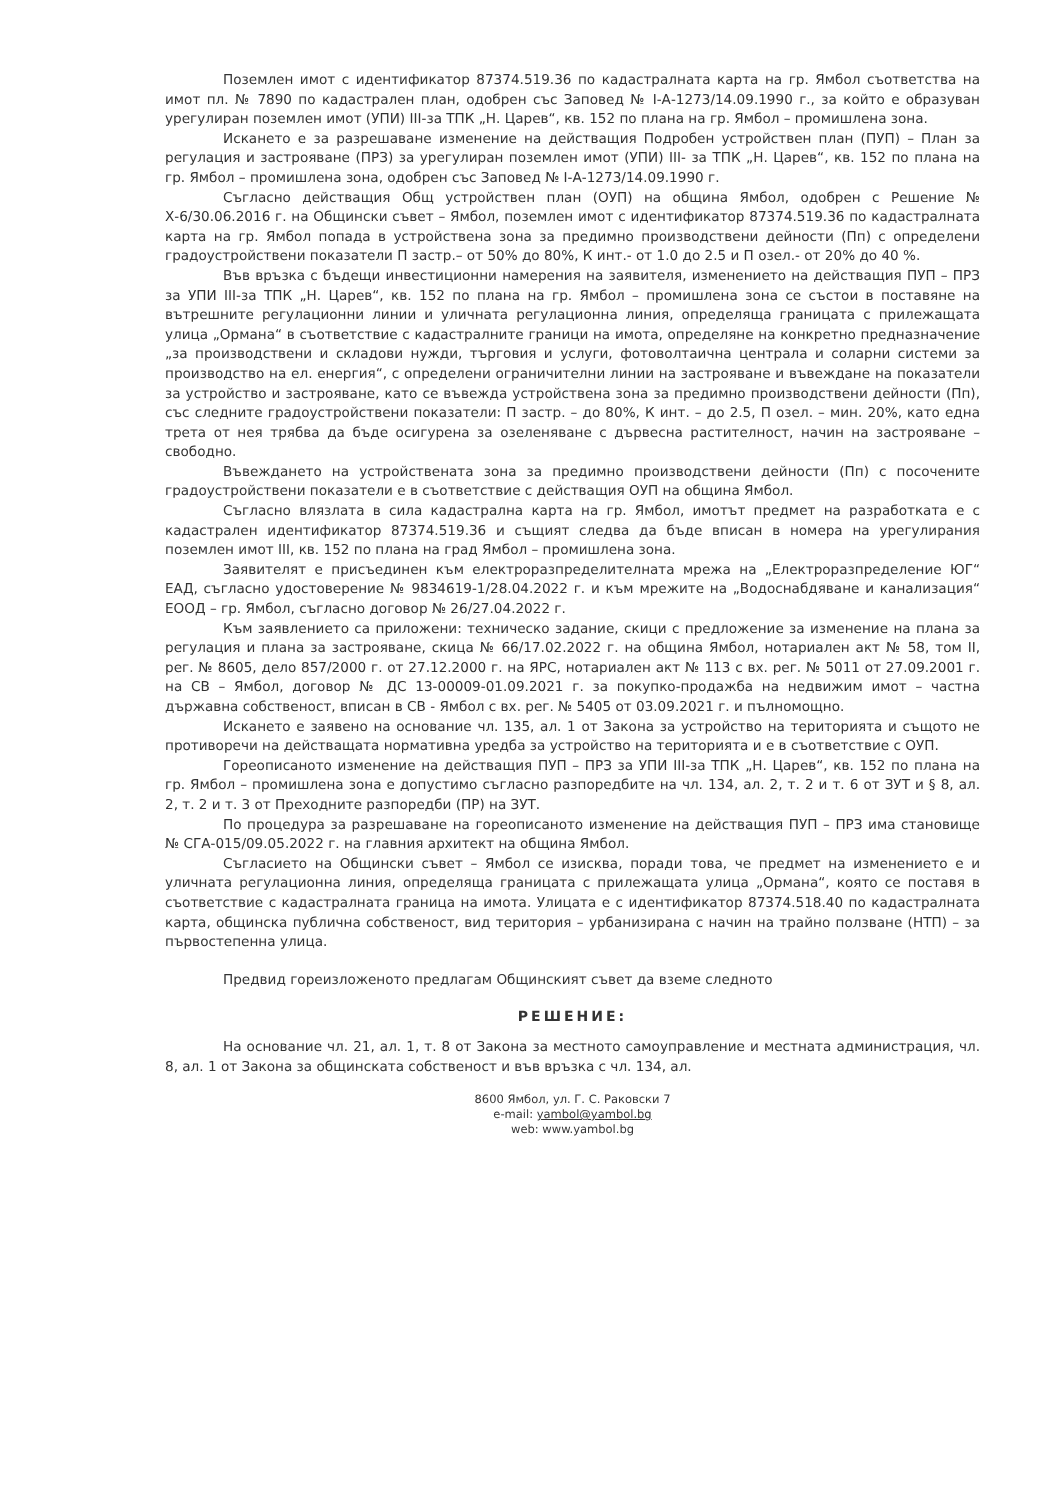Поземлен имот с идентификатор 87374.519.36 по кадастралната карта на гр. Ямбол съответства на имот пл. № 7890 по кадастрален план, одобрен със Заповед № I-А-1273/14.09.1990 г., за който е образуван урегулиран поземлен имот (УПИ) III-за ТПК „Н. Царев“, кв. 152 по плана на гр. Ямбол – промишлена зона.
Искането е за разрешаване изменение на действащия Подробен устройствен план (ПУП) – План за регулация и застрояване (ПРЗ) за урегулиран поземлен имот (УПИ) III- за ТПК „Н. Царев“, кв. 152 по плана на гр. Ямбол – промишлена зона, одобрен със Заповед № I-А-1273/14.09.1990 г.
Съгласно действащия Общ устройствен план (ОУП) на община Ямбол, одобрен с Решение № Х-6/30.06.2016 г. на Общински съвет – Ямбол, поземлен имот с идентификатор 87374.519.36 по кадастралната карта на гр. Ямбол попада в устройствена зона за предимно производствени дейности (Пп) с определени градоустройствени показатели П застр.– от 50% до 80%, К инт.- от 1.0 до 2.5 и П озел.- от 20% до 40 %.
Във връзка с бъдещи инвестиционни намерения на заявителя, изменението на действащия ПУП – ПРЗ за УПИ III-за ТПК „Н. Царев“, кв. 152 по плана на гр. Ямбол – промишлена зона се състои в поставяне на вътрешните регулационни линии и уличната регулационна линия, определяща границата с прилежащата улица „Ормана“ в съответствие с кадастралните граници на имота, определяне на конкретно предназначение „за производствени и складови нужди, търговия и услуги, фотоволтаична централа и соларни системи за производство на ел. енергия“, с определени ограничителни линии на застрояване и въвеждане на показатели за устройство и застрояване, като се въвежда устройствена зона за предимно производствени дейности (Пп), със следните градоустройствени показатели: П застр. – до 80%, К инт. – до 2.5, П озел. – мин. 20%, като една трета от нея трябва да бъде осигурена за озеленяване с дървесна растителност, начин на застрояване – свободно.
Въвеждането на устройствената зона за предимно производствени дейности (Пп) с посочените градоустройствени показатели е в съответствие с действащия ОУП на община Ямбол.
Съгласно влязлата в сила кадастрална карта на гр. Ямбол, имотът предмет на разработката е с кадастрален идентификатор 87374.519.36 и същият следва да бъде вписан в номера на урегулирания поземлен имот III, кв. 152 по плана на град Ямбол – промишлена зона.
Заявителят е присъединен към електроразпределителната мрежа на „Електроразпределение ЮГ“ ЕАД, съгласно удостоверение № 9834619-1/28.04.2022 г. и към мрежите на „Водоснабдяване и канализация“ ЕООД – гр. Ямбол, съгласно договор № 26/27.04.2022 г.
Към заявлението са приложени: техническо задание, скици с предложение за изменение на плана за регулация и плана за застрояване, скица № 66/17.02.2022 г. на община Ямбол, нотариален акт № 58, том II, рег. № 8605, дело 857/2000 г. от 27.12.2000 г. на ЯРС, нотариален акт № 113 с вх. рег. № 5011 от 27.09.2001 г. на СВ – Ямбол, договор № ДС 13-00009-01.09.2021 г. за покупко-продажба на недвижим имот – частна държавна собственост, вписан в СВ - Ямбол с вх. рег. № 5405 от 03.09.2021 г. и пълномощно.
Искането е заявено на основание чл. 135, ал. 1 от Закона за устройство на територията и същото не противоречи на действащата нормативна уредба за устройство на територията и е в съответствие с ОУП.
Гореописаното изменение на действащия ПУП – ПРЗ за УПИ III-за ТПК „Н. Царев“, кв. 152 по плана на гр. Ямбол – промишлена зона е допустимо съгласно разпоредбите на чл. 134, ал. 2, т. 2 и т. 6 от ЗУТ и § 8, ал. 2, т. 2 и т. 3 от Преходните разпоредби (ПР) на ЗУТ.
По процедура за разрешаване на гореописаното изменение на действащия ПУП – ПРЗ има становище № СГА-015/09.05.2022 г. на главния архитект на община Ямбол.
Съгласието на Общински съвет – Ямбол се изисква, поради това, че предмет на изменението е и уличната регулационна линия, определяща границата с прилежащата улица „Ормана“, която се поставя в съответствие с кадастралната граница на имота. Улицата е с идентификатор 87374.518.40 по кадастралната карта, общинска публична собственост, вид територия – урбанизирана с начин на трайно ползване (НТП) – за първостепенна улица.
Предвид гореизложеното предлагам Общинският съвет да вземе следното
РЕШЕНИЕ:
На основание чл. 21, ал. 1, т. 8 от Закона за местното самоуправление и местната администрация, чл. 8, ал. 1 от Закона за общинската собственост и във връзка с чл. 134, ал.
8600 Ямбол, ул. Г. С. Раковски 7
e-mail: yambol@yambol.bg
web: www.yambol.bg